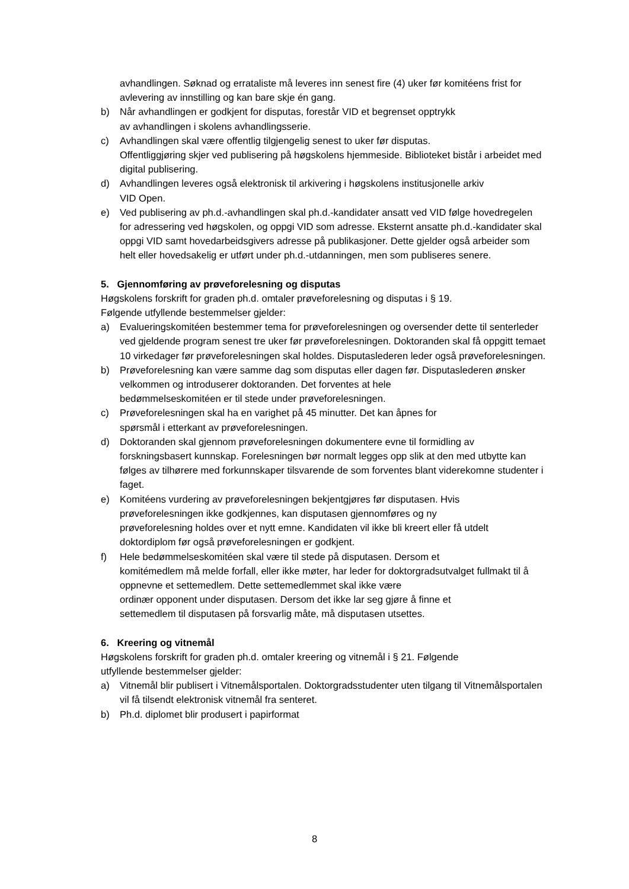avhandlingen. Søknad og errataliste må leveres inn senest fire (4) uker før komitéens frist for avlevering av innstilling og kan bare skje én gang.
b) Når avhandlingen er godkjent for disputas, forestår VID et begrenset opptrykk
av avhandlingen i skolens avhandlingsserie.
c) Avhandlingen skal være offentlig tilgjengelig senest to uker før disputas.
Offentliggjøring skjer ved publisering på høgskolens hjemmeside. Biblioteket bistår i arbeidet med digital publisering.
d) Avhandlingen leveres også elektronisk til arkivering i høgskolens institusjonelle arkiv
VID Open.
e) Ved publisering av ph.d.-avhandlingen skal ph.d.-kandidater ansatt ved VID følge hovedregelen for adressering ved høgskolen, og oppgi VID som adresse. Eksternt ansatte ph.d.-kandidater skal oppgi VID samt hovedarbeidsgivers adresse på publikasjoner. Dette gjelder også arbeider som helt eller hovedsakelig er utført under ph.d.-utdanningen, men som publiseres senere.
5. Gjennomføring av prøveforelesning og disputas
Høgskolens forskrift for graden ph.d. omtaler prøveforelesning og disputas i § 19.
Følgende utfyllende bestemmelser gjelder:
a) Evalueringskomitéen bestemmer tema for prøveforelesningen og oversender dette til senterleder ved gjeldende program senest tre uker før prøveforelesningen. Doktoranden skal få oppgitt temaet 10 virkedager før prøveforelesningen skal holdes. Disputaslederen leder også prøveforelesningen.
b) Prøveforelesning kan være samme dag som disputas eller dagen før. Disputaslederen ønsker velkommen og introduserer doktoranden. Det forventes at hele
bedømmelseskomitéen er til stede under prøveforelesningen.
c) Prøveforelesningen skal ha en varighet på 45 minutter. Det kan åpnes for
spørsmål i etterkant av prøveforelesningen.
d) Doktoranden skal gjennom prøveforelesningen dokumentere evne til formidling av forskningsbasert kunnskap. Forelesningen bør normalt legges opp slik at den med utbytte kan følges av tilhørere med forkunnskaper tilsvarende de som forventes blant viderekomne studenter i faget.
e) Komitéens vurdering av prøveforelesningen bekjentgjøres før disputasen. Hvis
prøveforelesningen ikke godkjennes, kan disputasen gjennomføres og ny
prøveforelesning holdes over et nytt emne. Kandidaten vil ikke bli kreert eller få utdelt doktordiplom før også prøveforelesningen er godkjent.
f) Hele bedømmelseskomitéen skal være til stede på disputasen. Dersom et
komitémedlem må melde forfall, eller ikke møter, har leder for doktorgradsutvalget fullmakt til å oppnevne et settemedlem. Dette settemedlemmet skal ikke være
ordinær opponent under disputasen. Dersom det ikke lar seg gjøre å finne et
settemedlem til disputasen på forsvarlig måte, må disputasen utsettes.
6. Kreering og vitnemål
Høgskolens forskrift for graden ph.d. omtaler kreering og vitnemål i § 21. Følgende
utfyllende bestemmelser gjelder:
a) Vitnemål blir publisert i Vitnemålsportalen. Doktorgradsstudenter uten tilgang til Vitnemålsportalen vil få tilsendt elektronisk vitnemål fra senteret.
b) Ph.d. diplomet blir produsert i papirformat
8